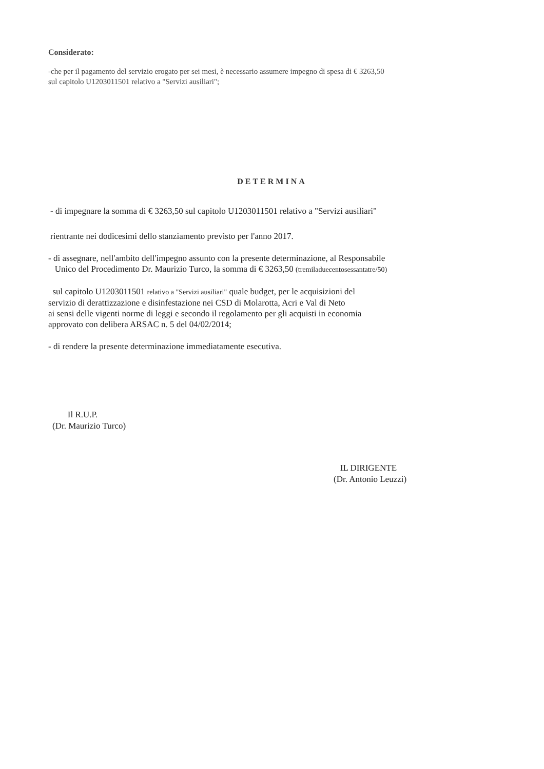Considerato:
-che per il pagamento del servizio erogato per sei mesi, è necessario assumere impegno di spesa di € 3263,50
sul capitolo U1203011501 relativo a "Servizi ausiliari";
DETERMINA
- di impegnare la somma di € 3263,50 sul capitolo U1203011501 relativo a "Servizi ausiliari"
rientrante nei dodicesimi dello stanziamento previsto per l'anno 2017.
- di assegnare, nell'ambito dell'impegno assunto con la presente determinazione, al Responsabile
Unico del Procedimento Dr. Maurizio Turco, la somma di € 3263,50 (tremiladuecentosessantatre/50)
sul capitolo U1203011501 relativo a "Servizi ausiliari" quale budget, per le acquisizioni del
servizio di derattizzazione e disinfestazione nei CSD di Molarotta, Acri e Val di Neto
ai sensi delle vigenti norme di leggi e secondo il regolamento per gli acquisti in economia
approvato con delibera ARSAC n. 5 del 04/02/2014;
- di rendere la presente determinazione immediatamente esecutiva.
Il R.U.P.
(Dr. Maurizio Turco)
IL DIRIGENTE
(Dr. Antonio Leuzzi)